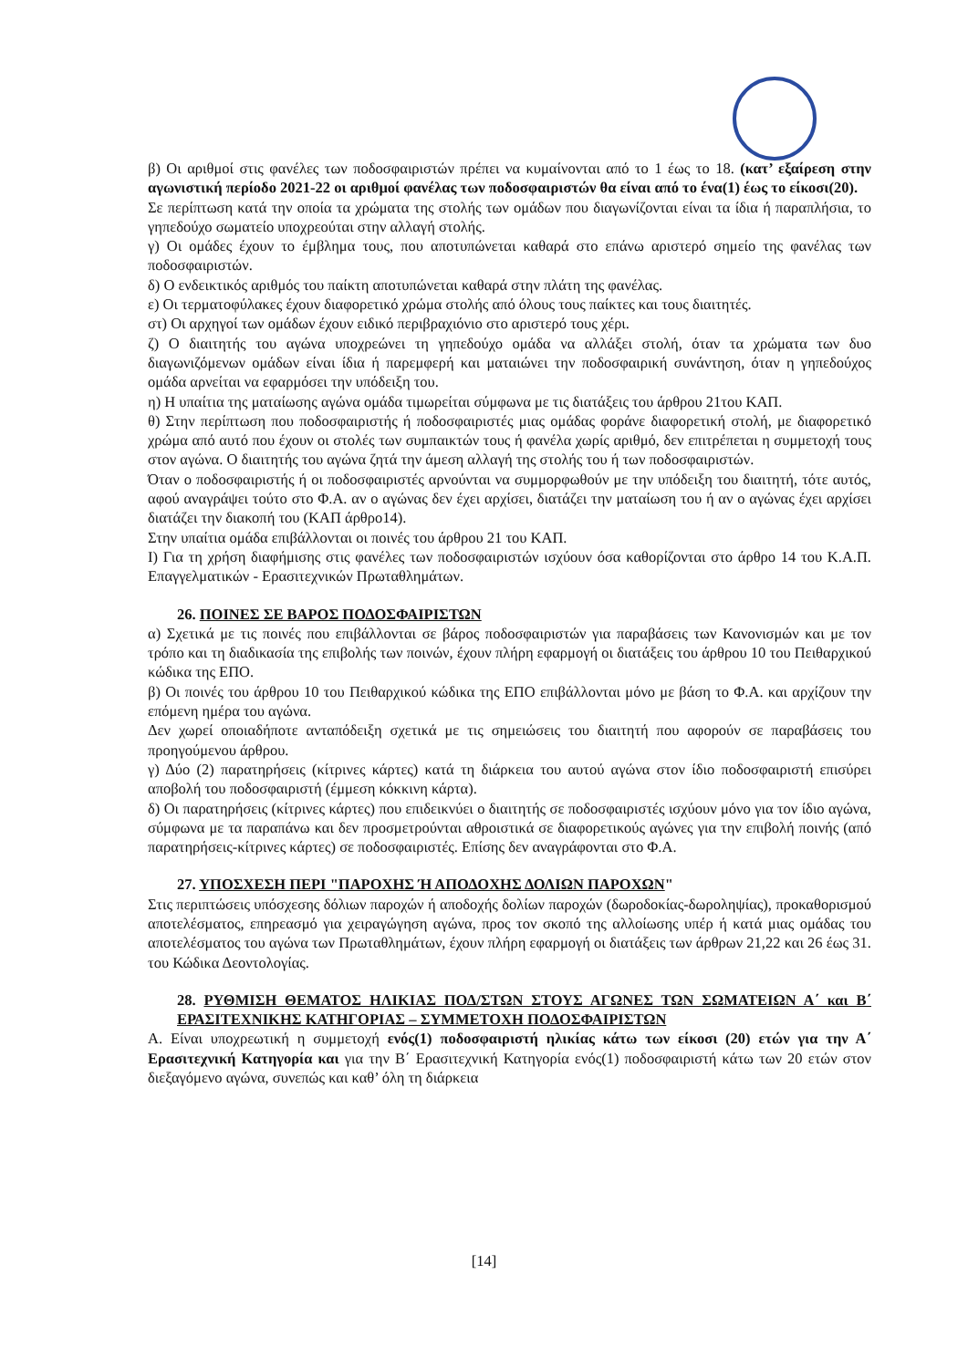β) Οι αριθμοί στις φανέλες των ποδοσφαιριστών πρέπει να κυμαίνονται από το 1 έως το 18. (κατ’ εξαίρεση στην αγωνιστική περίοδο 2021-22 οι αριθμοί φανέλας των ποδοσφαιριστών θα είναι από το ένα(1) έως το είκοσι(20).
Σε περίπτωση κατά την οποία τα χρώματα της στολής των ομάδων που διαγωνίζονται είναι τα ίδια ή παραπλήσια, το γηπεδούχο σωματείο υποχρεούται στην αλλαγή στολής.
γ) Οι ομάδες έχουν το έμβλημα τους, που αποτυπώνεται καθαρά στο επάνω αριστερό σημείο της φανέλας των ποδοσφαιριστών.
δ) Ο ενδεικτικός αριθμός του παίκτη αποτυπώνεται καθαρά στην πλάτη της φανέλας.
ε) Οι τερματοφύλακες έχουν διαφορετικό χρώμα στολής από όλους τους παίκτες και τους διαιτητές.
στ) Οι αρχηγοί των ομάδων έχουν ειδικό περιβραχιόνιο στο αριστερό τους χέρι.
ζ) Ο διαιτητής του αγώνα υποχρεώνει τη γηπεδούχο ομάδα να αλλάξει στολή, όταν τα χρώματα των δυο διαγωνιζόμενων ομάδων είναι ίδια ή παρεμφερή και ματαιώνει την ποδοσφαιρική συνάντηση, όταν η γηπεδούχος ομάδα αρνείται να εφαρμόσει την υπόδειξη του.
η) Η υπαίτια της ματαίωσης αγώνα ομάδα τιμωρείται σύμφωνα με τις διατάξεις του άρθρου 21του ΚΑΠ.
θ) Στην περίπτωση που ποδοσφαιριστής ή ποδοσφαιριστές μιας ομάδας φοράνε διαφορετική στολή, με διαφορετικό χρώμα από αυτό που έχουν οι στολές των συμπαικτών τους ή φανέλα χωρίς αριθμό, δεν επιτρέπεται η συμμετοχή τους στον αγώνα. Ο διαιτητής του αγώνα ζητά την άμεση αλλαγή της στολής του ή των ποδοσφαιριστών.
Όταν ο ποδοσφαιριστής ή οι ποδοσφαιριστές αρνούνται να συμμορφωθούν με την υπόδειξη του διαιτητή, τότε αυτός, αφού αναγράψει τούτο στο Φ.Α. αν ο αγώνας δεν έχει αρχίσει, διατάζει την ματαίωση του ή αν ο αγώνας έχει αρχίσει διατάζει την διακοπή του (ΚΑΠ άρθρο14).
Στην υπαίτια ομάδα επιβάλλονται οι ποινές του άρθρου 21 του ΚΑΠ.
Ι) Για τη χρήση διαφήμισης στις φανέλες των ποδοσφαιριστών ισχύουν όσα καθορίζονται στο άρθρο 14 του Κ.Α.Π. Επαγγελματικών - Ερασιτεχνικών Πρωταθλημάτων.
26. ΠΟΙΝΕΣ ΣΕ ΒΑΡΟΣ ΠΟΔΟΣΦΑΙΡΙΣΤΩΝ
α) Σχετικά με τις ποινές που επιβάλλονται σε βάρος ποδοσφαιριστών για παραβάσεις των Κανονισμών και με τον τρόπο και τη διαδικασία της επιβολής των ποινών, έχουν πλήρη εφαρμογή οι διατάξεις του άρθρου 10 του Πειθαρχικού κώδικα της ΕΠΟ.
β) Οι ποινές του άρθρου 10 του Πειθαρχικού κώδικα της ΕΠΟ επιβάλλονται μόνο με βάση το Φ.Α. και αρχίζουν την επόμενη ημέρα του αγώνα.
Δεν χωρεί οποιαδήποτε ανταπόδειξη σχετικά με τις σημειώσεις του διαιτητή που αφορούν σε παραβάσεις του προηγούμενου άρθρου.
γ) Δύο (2) παρατηρήσεις (κίτρινες κάρτες) κατά τη διάρκεια του αυτού αγώνα στον ίδιο ποδοσφαιριστή επισύρει αποβολή του ποδοσφαιριστή (έμμεση κόκκινη κάρτα).
δ) Οι παρατηρήσεις (κίτρινες κάρτες) που επιδεικνύει ο διαιτητής σε ποδοσφαιριστές ισχύουν μόνο για τον ίδιο αγώνα, σύμφωνα με τα παραπάνω και δεν προσμετρούνται αθροιστικά σε διαφορετικούς αγώνες για την επιβολή ποινής (από παρατηρήσεις-κίτρινες κάρτες) σε ποδοσφαιριστές. Επίσης δεν αναγράφονται στο Φ.Α.
27. ΥΠΟΣΧΕΣΗ ΠΕΡΙ "ΠΑΡΟΧΗΣ Ή ΑΠΟΔΟΧΗΣ ΔΟΛΙΩΝ ΠΑΡΟΧΩΝ"
Στις περιπτώσεις υπόσχεσης δόλιων παροχών ή αποδοχής δολίων παροχών (δωροδοκίας-δωροληψίας), προκαθορισμού αποτελέσματος, επηρεασμό για χειραγώγηση αγώνα, προς τον σκοπό της αλλοίωσης υπέρ ή κατά μιας ομάδας του αποτελέσματος του αγώνα των Πρωταθλημάτων, έχουν πλήρη εφαρμογή οι διατάξεις των άρθρων 21,22 και 26 έως 31. του Κώδικα Δεοντολογίας.
28. ΡΥΘΜΙΣΗ ΘΕΜΑΤΟΣ ΗΛΙΚΙΑΣ ΠΟΔ/ΣΤΩΝ ΣΤΟΥΣ ΑΓΩΝΕΣ ΤΩΝ ΣΩΜΑΤΕΙΩΝ Α΄ και Β΄ ΕΡΑΣΙΤΕΧΝΙΚΗΣ ΚΑΤΗΓΟΡΙΑΣ – ΣΥΜΜΕΤΟΧΗ ΠΟΔΟΣΦΑΙΡΙΣΤΩΝ
Α. Είναι υποχρεωτική η συμμετοχή ενός(1) ποδοσφαιριστή ηλικίας κάτω των είκοσι (20) ετών για την Α΄ Ερασιτεχνική Κατηγορία και για την Β΄ Ερασιτεχνική Κατηγορία ενός(1) ποδοσφαιριστή κάτω των 20 ετών στον διεξαγόμενο αγώνα, συνεπώς και καθ’ όλη τη διάρκεια
[14]